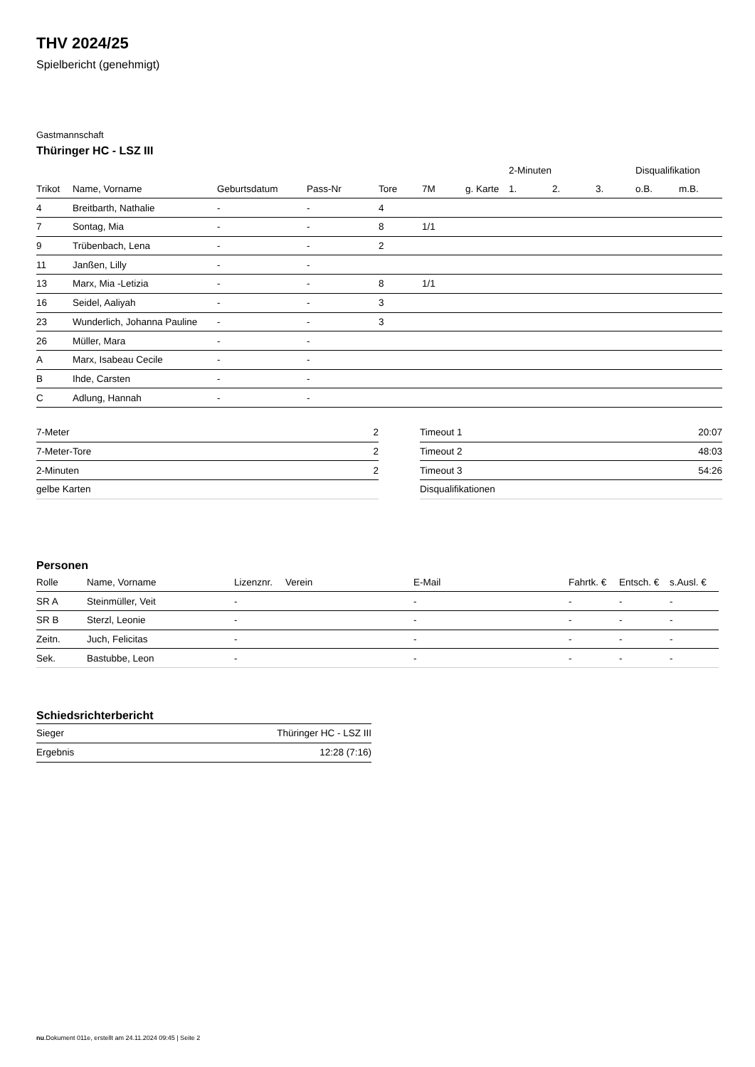THV 2024/25
Spielbericht (genehmigt)
Gastmannschaft
Thüringer HC - LSZ III
| | | | | | | | 2-Minuten | | | Disqualifikation | |
| --- | --- | --- | --- | --- | --- | --- | --- | --- | --- | --- | --- |
| Trikot | Name, Vorname | Geburtsdatum | Pass-Nr | Tore | 7M | g. Karte | 1. | 2. | 3. | o.B. | m.B. |
| 4 | Breitbarth, Nathalie | - | - | 4 | | | | | | | |
| 7 | Sontag, Mia | - | - | 8 | 1/1 | | | | | | |
| 9 | Trübenbach, Lena | - | - | 2 | | | | | | | |
| 11 | Janßen, Lilly | - | - | | | | | | | | |
| 13 | Marx, Mia -Letizia | - | - | 8 | 1/1 | | | | | | |
| 16 | Seidel, Aaliyah | - | - | 3 | | | | | | | |
| 23 | Wunderlich, Johanna Pauline | - | - | 3 | | | | | | | |
| 26 | Müller, Mara | - | - | | | | | | | | |
| A | Marx, Isabeau Cecile | - | - | | | | | | | | |
| B | Ihde, Carsten | - | - | | | | | | | | |
| C | Adlung, Hannah | - | - | | | | | | | | |
| 7-Meter | 2 |
| 7-Meter-Tore | 2 |
| 2-Minuten | 2 |
| gelbe Karten | |
| Timeout 1 | 20:07 |
| Timeout 2 | 48:03 |
| Timeout 3 | 54:26 |
| Disqualifikationen | |
Personen
| Rolle | Name, Vorname | Lizenznr. | Verein | E-Mail | Fahrtk. € | Entsch. € | s.Ausl. € |
| --- | --- | --- | --- | --- | --- | --- | --- |
| SR A | Steinmüller, Veit | - | | - | - | - | - |
| SR B | Sterzl, Leonie | - | | - | - | - | - |
| Zeitn. | Juch, Felicitas | - | | - | - | - | - |
| Sek. | Bastubbe, Leon | - | | - | - | - | - |
Schiedsrichterbericht
| Sieger | Thüringer HC - LSZ III |
| Ergebnis | 12:28 (7:16) |
nu.Dokument 011e, erstellt am 24.11.2024 09:45 | Seite 2